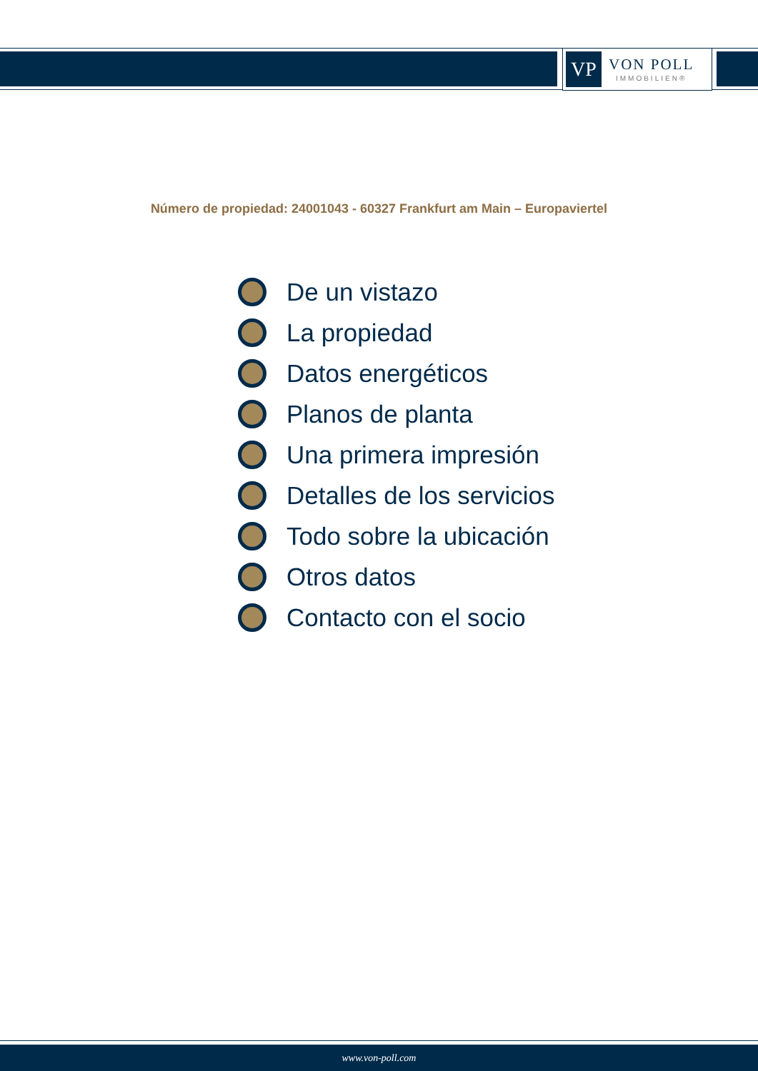VP
VON POLL
IMMOBILIEN®
Número de propiedad: 24001043 - 60327 Frankfurt am Main – Europaviertel
De un vistazo
La propiedad
Datos energéticos
Planos de planta
Una primera impresión
Detalles de los servicios
Todo sobre la ubicación
Otros datos
Contacto con el socio
www.von-poll.com